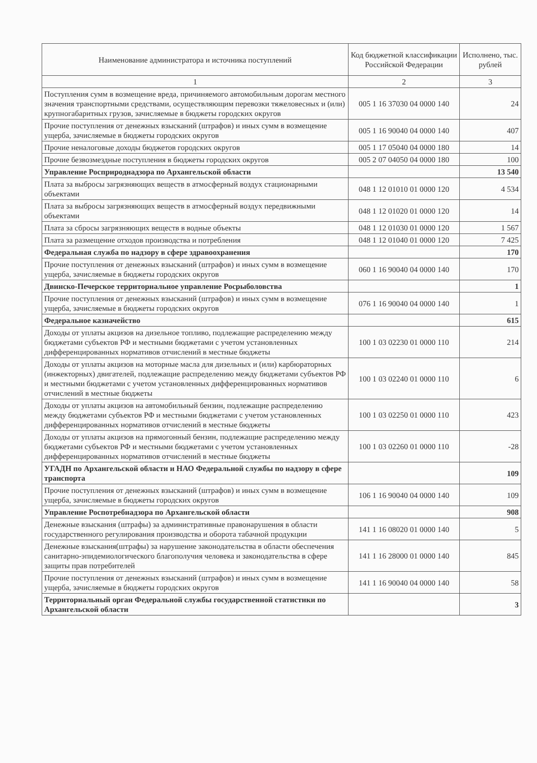| Наименование администратора и источника поступлений | Код бюджетной классификации Российской Федерации | Исполнено, тыс. рублей |
| --- | --- | --- |
| 1 | 2 | 3 |
| Поступления сумм в возмещение вреда, причиняемого автомобильным дорогам местного значения транспортными средствами, осуществляющим перевозки тяжеловесных и (или) крупногабаритных грузов, зачисляемые в бюджеты городских округов | 005 1 16 37030 04 0000 140 | 24 |
| Прочие поступления от денежных взысканий (штрафов) и иных сумм в возмещение ущерба, зачисляемые в бюджеты городских округов | 005 1 16 90040 04 0000 140 | 407 |
| Прочие неналоговые доходы бюджетов городских округов | 005 1 17 05040 04 0000 180 | 14 |
| Прочие безвозмездные поступления в бюджеты городских округов | 005 2 07 04050 04 0000 180 | 100 |
| Управление Росприроднадзора по Архангельской области | | 13 540 |
| Плата за выбросы загрязняющих веществ в атмосферный воздух стационарными объектами | 048 1 12 01010 01 0000 120 | 4 534 |
| Плата за выбросы загрязняющих веществ в атмосферный воздух передвижными объектами | 048 1 12 01020 01 0000 120 | 14 |
| Плата за сбросы загрязняющих веществ в водные объекты | 048 1 12 01030 01 0000 120 | 1 567 |
| Плата за размещение отходов производства и потребления | 048 1 12 01040 01 0000 120 | 7 425 |
| Федеральная служба по надзору в сфере здравоохранения | | 170 |
| Прочие поступления от денежных взысканий (штрафов) и иных сумм в возмещение ущерба, зачисляемые в бюджеты городских округов | 060 1 16 90040 04 0000 140 | 170 |
| Двинско-Печерское территориальное управление Росрыболовства | | 1 |
| Прочие поступления от денежных взысканий (штрафов) и иных сумм в возмещение ущерба, зачисляемые в бюджеты городских округов | 076 1 16 90040 04 0000 140 | 1 |
| Федеральное казначейство | | 615 |
| Доходы от уплаты акцизов на дизельное топливо, подлежащие распределению между бюджетами субъектов РФ и местными бюджетами с учетом установленных дифференцированных нормативов отчислений в местные бюджеты | 100 1 03 02230 01 0000 110 | 214 |
| Доходы от уплаты акцизов на моторные масла для дизельных и (или) карбюраторных (инжекторных) двигателей, подлежащие распределению между бюджетами субъектов РФ и местными бюджетами с учетом установленных дифференцированных нормативов отчислений в местные бюджеты | 100 1 03 02240 01 0000 110 | 6 |
| Доходы от уплаты акцизов на автомобильный бензин, подлежащие распределению между бюджетами субъектов РФ и местными бюджетами с учетом установленных дифференцированных нормативов отчислений в местные бюджеты | 100 1 03 02250 01 0000 110 | 423 |
| Доходы от уплаты акцизов на прямогонный бензин, подлежащие распределению между бюджетами субъектов РФ и местными бюджетами с учетом установленных дифференцированных нормативов отчислений в местные бюджеты | 100 1 03 02260 01 0000 110 | -28 |
| УГАДН по Архангельской области и НАО Федеральной службы по надзору в сфере транспорта | | 109 |
| Прочие поступления от денежных взысканий (штрафов) и иных сумм в возмещение ущерба, зачисляемые в бюджеты городских округов | 106 1 16 90040 04 0000 140 | 109 |
| Управление Роспотребнадзора по Архангельской области | | 908 |
| Денежные взыскания (штрафы) за административные правонарушения в области государственного регулирования производства и оборота табачной продукции | 141 1 16 08020 01 0000 140 | 5 |
| Денежные взыскания(штрафы) за нарушение законодательства в области обеспечения санитарно-эпидемиологического благополучия человека и законодательства в сфере защиты прав потребителей | 141 1 16 28000 01 0000 140 | 845 |
| Прочие поступления от денежных взысканий (штрафов) и иных сумм в возмещение ущерба, зачисляемые в бюджеты городских округов | 141 1 16 90040 04 0000 140 | 58 |
| Территориальный орган Федеральной службы государственной статистики по Архангельской области | | 3 |